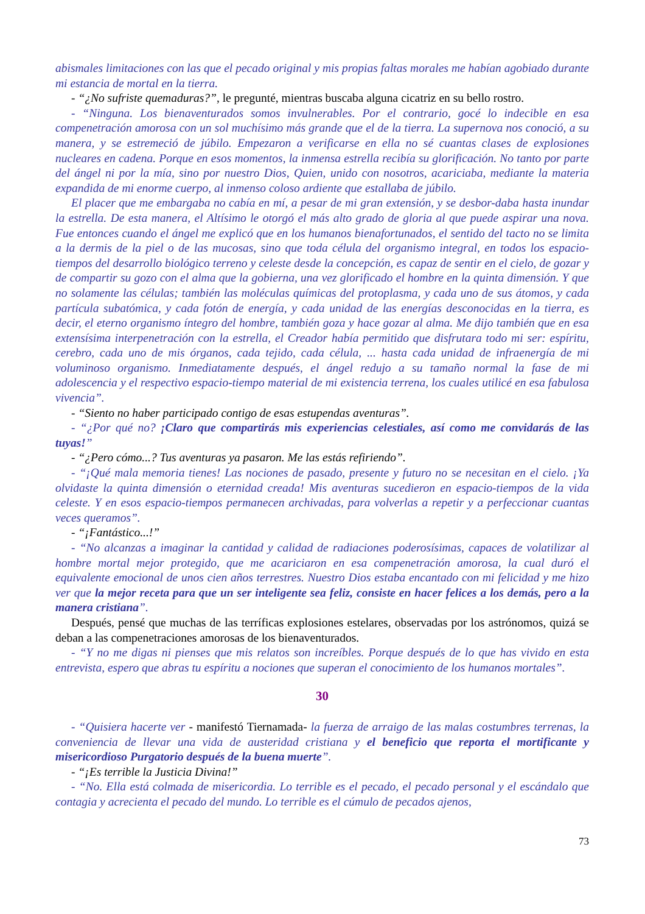abismales limitaciones con las que el pecado original y mis propias faltas morales me habían agobiado durante mi estancia de mortal en la tierra.
- “¿No sufriste quemaduras?”, le pregunté, mientras buscaba alguna cicatriz en su bello rostro.
- “Ninguna. Los bienaventurados somos invulnerables. Por el contrario, gocé lo indecible en esa compenetración amorosa con un sol muchísimo más grande que el de la tierra. La supernova nos conoció, a su manera, y se estremeció de júbilo. Empezaron a verificarse en ella no sé cuantas clases de explosiones nucleares en cadena. Porque en esos momentos, la inmensa estrella recibía su glorificación. No tanto por parte del ángel ni por la mía, sino por nuestro Dios, Quien, unido con nosotros, acariciaba, mediante la materia expandida de mi enorme cuerpo, al inmenso coloso ardiente que estallaba de júbilo.
El placer que me embargaba no cabía en mí, a pesar de mi gran extensión, y se desbor-daba hasta inundar la estrella. De esta manera, el Altísimo le otorgó el más alto grado de gloria al que puede aspirar una nova. Fue entonces cuando el ángel me explicó que en los humanos bienafortunados, el sentido del tacto no se limita a la dermis de la piel o de las mucosas, sino que toda célula del organismo integral, en todos los espacio-tiempos del desarrollo biológico terreno y celeste desde la concepción, es capaz de sentir en el cielo, de gozar y de compartir su gozo con el alma que la gobierna, una vez glorificado el hombre en la quinta dimensión. Y que no solamente las células; también las moléculas químicas del protoplasma, y cada uno de sus átomos, y cada partícula subatómica, y cada fotón de energía, y cada unidad de las energías desconocidas en la tierra, es decir, el eterno organismo íntegro del hombre, también goza y hace gozar al alma. Me dijo también que en esa extensísima interpenetración con la estrella, el Creador había permitido que disfrutara todo mi ser: espíritu, cerebro, cada uno de mis órganos, cada tejido, cada célula, ... hasta cada unidad de infraenergía de mi voluminoso organismo. Inmediatamente después, el ángel redujo a su tamaño normal la fase de mi adolescencia y el respectivo espacio-tiempo material de mi existencia terrena, los cuales utilicé en esa fabulosa vivencia”.
- “Siento no haber participado contigo de esas estupendas aventuras”.
- “¿Por qué no? ¡Claro que compartirás mis experiencias celestiales, así como me convidarás de las tuyas!”
- “¿Pero cómo...? Tus aventuras ya pasaron. Me las estás refiriendo”.
- “¡Qué mala memoria tienes! Las nociones de pasado, presente y futuro no se necesitan en el cielo. ¡Ya olvidaste la quinta dimensión o eternidad creada! Mis aventuras sucedieron en espacio-tiempos de la vida celeste. Y en esos espacio-tiempos permanecen archivadas, para volverlas a repetir y a perfeccionar cuantas veces queramos”.
- “¡Fantástico...!”
- “No alcanzas a imaginar la cantidad y calidad de radiaciones poderosísimas, capaces de volatilizar al hombre mortal mejor protegido, que me acariciaron en esa compenetración amorosa, la cual duró el equivalente emocional de unos cien años terrestres. Nuestro Dios estaba encantado con mi felicidad y me hizo ver que la mejor receta para que un ser inteligente sea feliz, consiste en hacer felices a los demás, pero a la manera cristiana”.
Después, pensé que muchas de las terríficas explosiones estelares, observadas por los astrónomos, quizá se deban a las compenetraciones amorosas de los bienaventurados.
- “Y no me digas ni pienses que mis relatos son increíbles. Porque después de lo que has vivido en esta entrevista, espero que abras tu espíritu a nociones que superan el conocimiento de los humanos mortales”.
30
- “Quisiera hacerte ver - manifestó Tiernamada- la fuerza de arraigo de las malas costumbres terrenas, la conveniencia de llevar una vida de austeridad cristiana y el beneficio que reporta el mortificante y misericordioso Purgatorio después de la buena muerte”.
- “¡Es terrible la Justicia Divina!”
- “No. Ella está colmada de misericordia. Lo terrible es el pecado, el pecado personal y el escándalo que contagia y acrecienta el pecado del mundo. Lo terrible es el cúmulo de pecados ajenos,
73